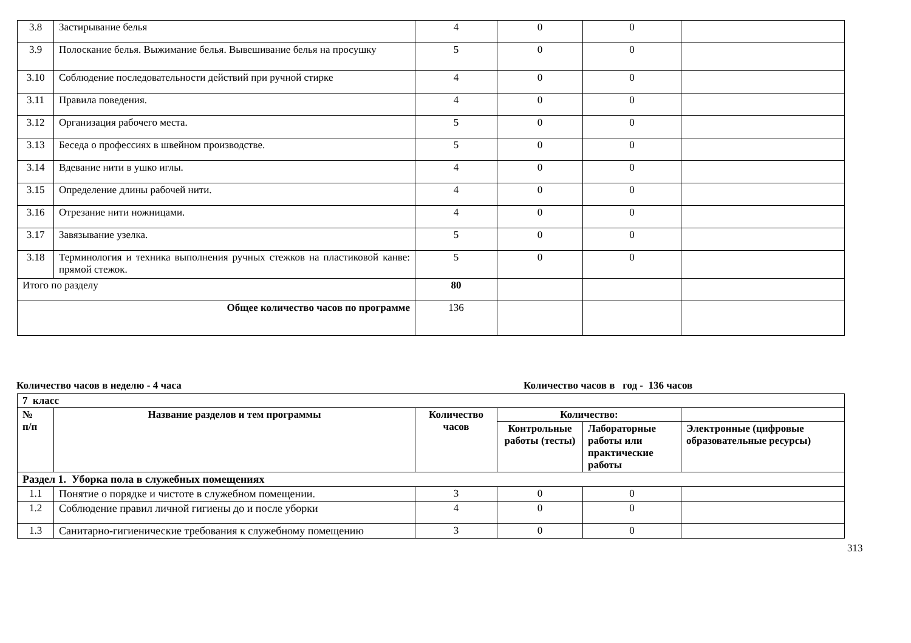| 3.8 | Застирывание белья | 4 | 0 | 0 | |
| 3.9 | Полоскание белья. Выжимание белья. Вывешивание белья на просушку | 5 | 0 | 0 | |
| 3.10 | Соблюдение последовательности действий при ручной стирке | 4 | 0 | 0 | |
| 3.11 | Правила поведения. | 4 | 0 | 0 | |
| 3.12 | Организация рабочего места. | 5 | 0 | 0 | |
| 3.13 | Беседа о профессиях в швейном производстве. | 5 | 0 | 0 | |
| 3.14 | Вдевание нити в ушко иглы. | 4 | 0 | 0 | |
| 3.15 | Определение длины рабочей нити. | 4 | 0 | 0 | |
| 3.16 | Отрезание нити ножницами. | 4 | 0 | 0 | |
| 3.17 | Завязывание узелка. | 5 | 0 | 0 | |
| 3.18 | Терминология и техника выполнения ручных стежков на пластиковой канве: прямой стежок. | 5 | 0 | 0 | |
| Итого по разделу | | 80 | | | |
| Общее количество часов по программе | | 136 | | | |
Количество часов в неделю - 4 часа Количество часов в год - 136 часов
| 7 класс | | | | | |
| --- | --- | --- | --- | --- | --- |
| № п/п | Название разделов и тем программы | Количество часов | Количество: | | |
| | | | Контрольные работы (тесты) | Лабораторные работы или практические работы | Электронные (цифровые образовательные ресурсы) |
| Раздел 1. Уборка пола в служебных помещениях | | | | | |
| 1.1 | Понятие о порядке и чистоте в служебном помещении. | 3 | 0 | 0 | |
| 1.2 | Соблюдение правил личной гигиены до и после уборки | 4 | 0 | 0 | |
| 1.3 | Санитарно-гигиенические требования к служебному помещению | 3 | 0 | 0 | |
313